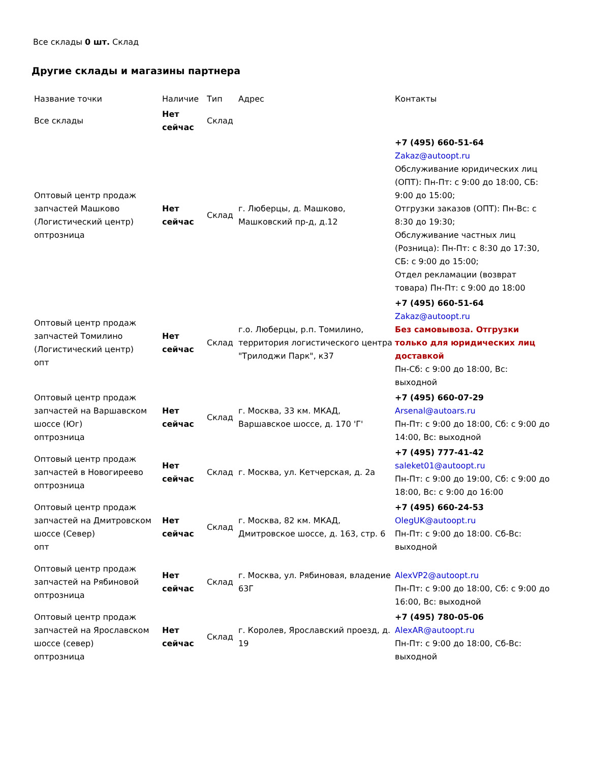Все склады 0 шт. Склад
Другие склады и магазины партнера
| Название точки | Наличие | Тип | Адрес | Контакты |
| --- | --- | --- | --- | --- |
| Все склады | Нет сейчас | Склад | | |
| Оптовый центр продаж запчастей Машково (Логистический центр) оптрозница | Нет сейчас | Склад | г. Люберцы, д. Машково, Машковский пр-д, д.12 | +7 (495) 660-51-64 Zakaz@autoopt.ru Обслуживание юридических лиц (ОПТ): Пн-Пт: с 9:00 до 18:00, СБ: 9:00 до 15:00; Отгрузки заказов (ОПТ): Пн-Вс: с 8:30 до 19:30; Обслуживание частных лиц (Розница): Пн-Пт: с 8:30 до 17:30, СБ: с 9:00 до 15:00; Отдел рекламации (возврат товара) Пн-Пт: с 9:00 до 18:00 |
| Оптовый центр продаж запчастей Томилино (Логистический центр) опт | Нет сейчас | Склад | г.о. Люберцы, р.п. Томилино, территория логистического центра "Трилоджи Парк", к37 | +7 (495) 660-51-64 Zakaz@autoopt.ru Без самовывоза. Отгрузки только для юридических лиц доставкой Пн-Сб: с 9:00 до 18:00, Вс: выходной |
| Оптовый центр продаж запчастей на Варшавском шоссе (Юг) оптрозница | Нет сейчас | Склад | г. Москва, 33 км. МКАД, Варшавское шоссе, д. 170 'Г' | +7 (495) 660-07-29 Arsenal@autoars.ru Пн-Пт: с 9:00 до 18:00, Сб: с 9:00 до 14:00, Вс: выходной |
| Оптовый центр продаж запчастей в Новогиреево оптрозница | Нет сейчас | Склад | г. Москва, ул. Кетчерская, д. 2а | +7 (495) 777-41-42 saleket01@autoopt.ru Пн-Пт: с 9:00 до 19:00, Сб: с 9:00 до 18:00, Вс: с 9:00 до 16:00 |
| Оптовый центр продаж запчастей на Дмитровском шоссе (Север) опт | Нет сейчас | Склад | г. Москва, 82 км. МКАД, Дмитровское шоссе, д. 163, стр. 6 | +7 (495) 660-24-53 OlegUK@autoopt.ru Пн-Пт: с 9:00 до 18:00. Сб-Вс: выходной |
| Оптовый центр продаж запчастей на Рябиновой оптрозница | Нет сейчас | Склад | г. Москва, ул. Рябиновая, владение 63Г | AlexVP2@autoopt.ru Пн-Пт: с 9:00 до 18:00, Сб: с 9:00 до 16:00, Вс: выходной |
| Оптовый центр продаж запчастей на Ярославском шоссе (север) оптрозница | Нет сейчас | Склад | г. Королев, Ярославский проезд, д. 19 | +7 (495) 780-05-06 AlexAR@autoopt.ru Пн-Пт: с 9:00 до 18:00, Сб-Вс: выходной |